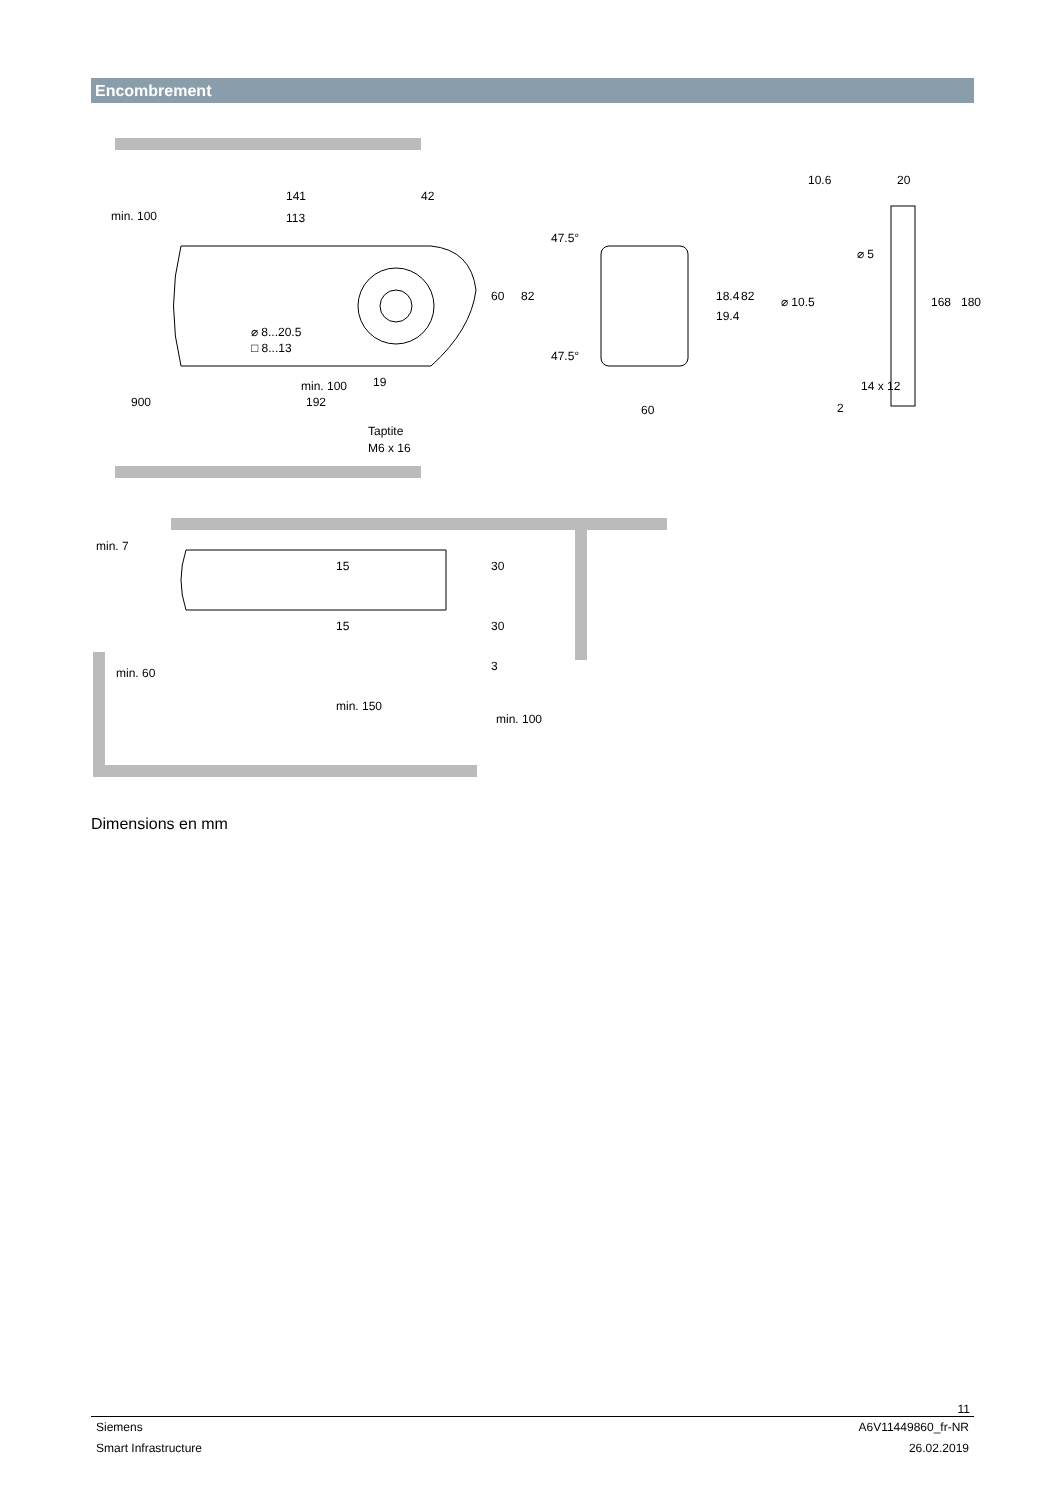Encombrement
141
42
113
47.5°
47.5°
⌀ 8...20.5
□ 8...13
19
900
192
Taptite
M6 x 16
min. 100
60
82
60
82
18.4
19.4
10.6
20
⌀ 5
⌀ 10.5
168
180
14 x 12
2
min. 100
min. 7
15
15
30
30
3
min. 60
min. 150
min. 100
Dimensions en mm
11
Siemens A6V11449860_fr-NR
Smart Infrastructure 26.02.2019